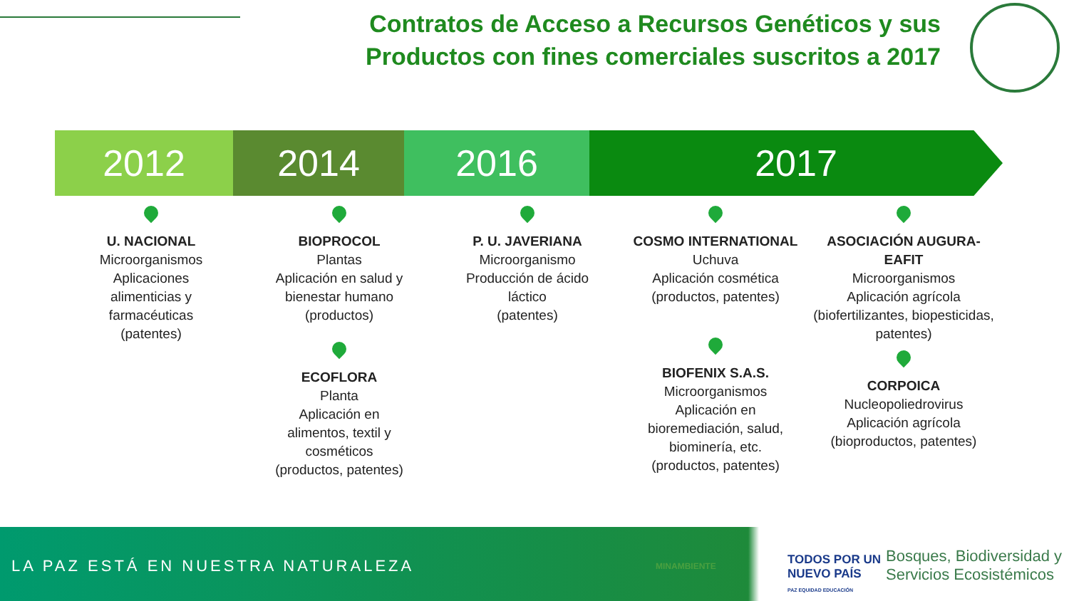Contratos de Acceso a Recursos Genéticos y sus Productos con fines comerciales suscritos a 2017
2012 2014 2016 2017
U. NACIONAL
Microorganismos
Aplicaciones
alimenticias y
farmacéuticas
(patentes)
BIOPROCOL
Plantas
Aplicación en salud y
bienestar humano
(productos)
ECOFLORA
Planta
Aplicación en
alimentos, textil y
cosméticos
(productos, patentes)
P. U. JAVERIANA
Microorganismo
Producción de ácido
láctico
(patentes)
COSMO INTERNATIONAL
Uchuva
Aplicación cosmética
(productos, patentes)
BIOFENIX S.A.S.
Microorganismos
Aplicación en
bioremediación, salud,
biominería, etc.
(productos, patentes)
ASOCIACIÓN AUGURA-EAFIT
Microorganismos
Aplicación agrícola
(biofertilizantes, biopesticidas,
patentes)
CORPOICA
Nucleopoliedrovirus
Aplicación agrícola
(bioproductos, patentes)
LA PAZ ESTÁ EN NUESTRA NATURALEZA
MINAMBIENTE
TODOS POR UN
NUEVO PAÍS
PAZ EQUIDAD EDUCACIÓN
Bosques, Biodiversidad y
Servicios Ecosistémicos